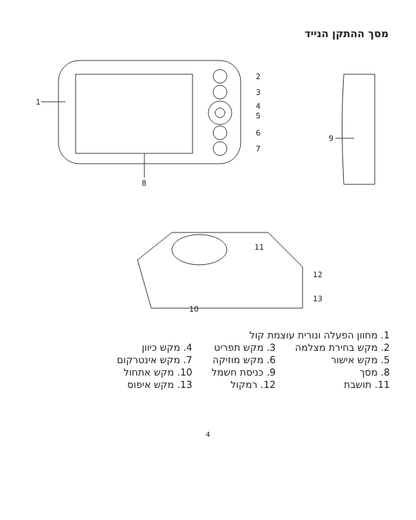מסך ההתקן הנייד
1
2
3
4
5
6
7
8
9
10
11
12
13
| 1. מחוון הפעלה ונורית עוצמת קול | | |
| 2. מקש בחירת מצלמה | 3. מקש תפריט | 4. מקש כיוון |
| 5. מקש אישור | 6. מקש מוזיקה | 7. מקש אינטרקום |
| 8. מסך | 9. כניסת חשמל | 10. מקש אתחול |
| 11. תושבת | 12. רמקול | 13. מקש איפוס |
4